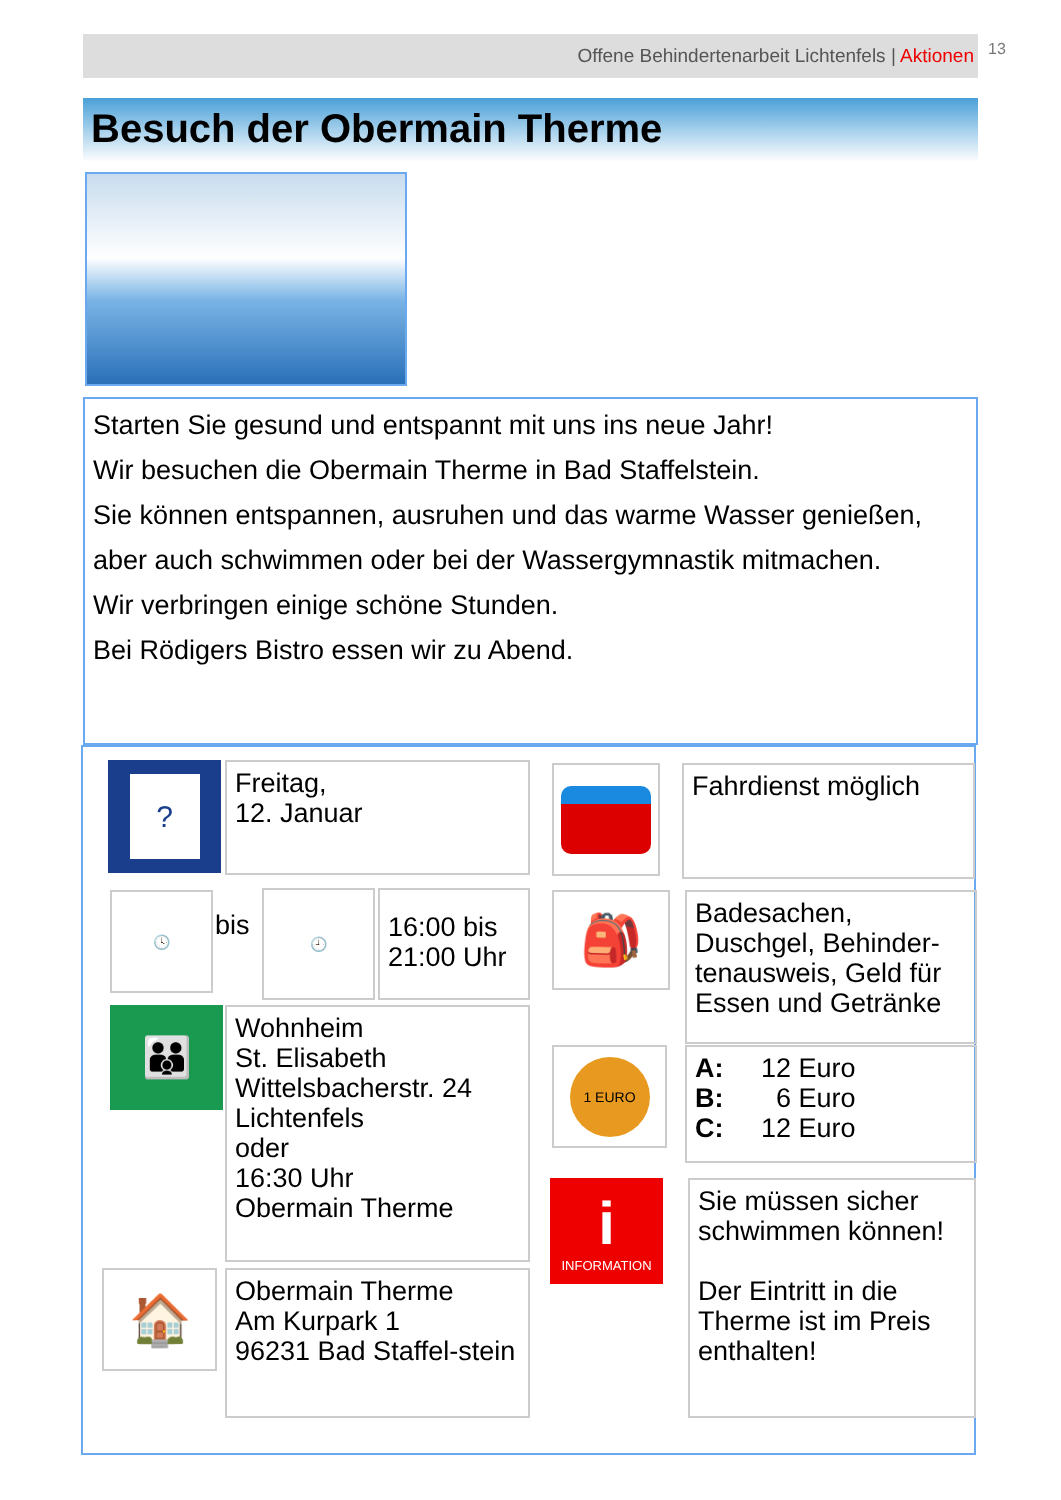Offene Behindertenarbeit Lichtenfels | Aktionen 13
Besuch der Obermain Therme
Starten Sie gesund und entspannt mit uns ins neue Jahr!
Wir besuchen die Obermain Therme in Bad Staffelstein.
Sie können entspannen, ausruhen und das warme Wasser genießen,
aber auch schwimmen oder bei der Wassergymnastik mitmachen.
Wir verbringen einige schöne Stunden.
Bei Rödigers Bistro essen wir zu Abend.
?
Freitag,
12. Januar
Fahrdienst möglich
🕓
bis
🕘
16:00 bis 21:00 Uhr
🎒
Badesachen, Duschgel, Behinder-tenausweis, Geld für Essen und Getränke
👪
Wohnheim
St. Elisabeth
Wittelsbacherstr. 24
Lichtenfels
oder
16:30 Uhr
Obermain Therme
1 EURO
A: 12 Euro
B: 6 Euro
C: 12 Euro
i
INFORMATION
Sie müssen sicher schwimmen können!
Der Eintritt in die Therme ist im Preis enthalten!
🏠
Obermain Therme
Am Kurpark 1
96231 Bad Staffel-stein